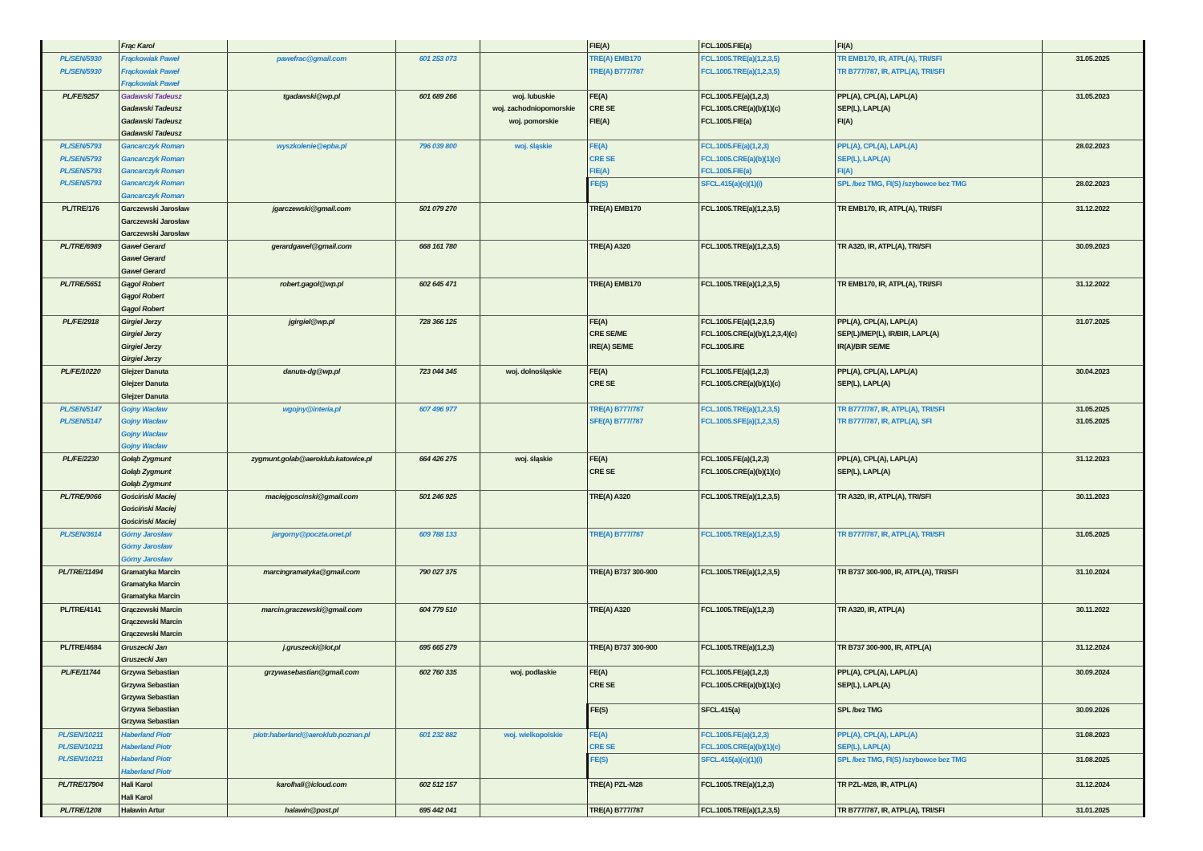| | Frąc Karol | | | | FIE(A) | FCL.1005.FIE(a) | FI(A) | |
| PL/SEN/5930 PL/SEN/5930 | Frąckowiak Paweł Frąckowiak Paweł Frąckowiak Paweł | pawefrac@gmail.com | 601 253 073 | | TRE(A) EMB170 TRE(A) B777/787 | FCL.1005.TRE(a)(1,2,3,5) FCL.1005.TRE(a)(1,2,3,5) | TR EMB170, IR, ATPL(A), TRI/SFI TR B777/787, IR, ATPL(A), TRI/SFI | 31.05.2025 |
| PL/FE/9257 | Gadawski Tadeusz Gadawski Tadeusz Gadawski Tadeusz Gadawski Tadeusz | tgadawski@wp.pl | 601 689 266 | woj. lubuskie woj. zachodniopomorskie woj. pomorskie | FE(A) CRE SE FIE(A) | FCL.1005.FE(a)(1,2,3) FCL.1005.CRE(a)(b)(1)(c) FCL.1005.FIE(a) | PPL(A), CPL(A), LAPL(A) SEP(L), LAPL(A) FI(A) | 31.05.2023 |
| PL/SEN/5793 PL/SEN/5793 PL/SEN/5793 PL/SEN/5793 | Gancarczyk Roman Gancarczyk Roman Gancarczyk Roman Gancarczyk Roman Gancarczyk Roman | wyszkolenie@epba.pl | 796 039 800 | woj. śląskie | FE(A) CRE SE FIE(A) | FCL.1005.FE(a)(1,2,3) FCL.1005.CRE(a)(b)(1)(c) FCL.1005.FIE(a) | PPL(A), CPL(A), LAPL(A) SEP(L), LAPL(A) FI(A) | 28.02.2023 |
| | | | | | FE(S) | SFCL.415(a)(c)(1)(i) | SPL /bez TMG, FI(S) /szybowce bez TMG | 28.02.2023 |
| PL/TRE/176 | Garczewski Jarosław Garczewski Jarosław Garczewski Jarosław | jgarczewski@gmail.com | 501 079 270 | | TRE(A) EMB170 | FCL.1005.TRE(a)(1,2,3,5) | TR EMB170, IR, ATPL(A), TRI/SFI | 31.12.2022 |
| PL/TRE/6989 | Gaweł Gerard Gaweł Gerard Gaweł Gerard | gerardgawel@gmail.com | 668 161 780 | | TRE(A) A320 | FCL.1005.TRE(a)(1,2,3,5) | TR A320, IR, ATPL(A), TRI/SFI | 30.09.2023 |
| PL/TRE/5651 | Gągol Robert Gągol Robert Gągol Robert | robert.gagol@wp.pl | 602 645 471 | | TRE(A) EMB170 | FCL.1005.TRE(a)(1,2,3,5) | TR EMB170, IR, ATPL(A), TRI/SFI | 31.12.2022 |
| PL/FE/2918 | Girgiel Jerzy Girgiel Jerzy Girgiel Jerzy Girgiel Jerzy | jgirgiel@wp.pl | 728 366 125 | | FE(A) CRE SE/ME IRE(A) SE/ME | FCL.1005.FE(a)(1,2,3,5) FCL.1005.CRE(a)(b)(1,2,3,4)(c) FCL.1005.IRE | PPL(A), CPL(A), LAPL(A) SEP(L)/MEP(L), IR/BIR, LAPL(A) IR(A)/BIR SE/ME | 31.07.2025 |
| PL/FE/10220 | Glejzer Danuta Glejzer Danuta Glejzer Danuta | danuta-dg@wp.pl | 723 044 345 | woj. dolnośląskie | FE(A) CRE SE | FCL.1005.FE(a)(1,2,3) FCL.1005.CRE(a)(b)(1)(c) | PPL(A), CPL(A), LAPL(A) SEP(L), LAPL(A) | 30.04.2023 |
| PL/SEN/5147 PL/SEN/5147 | Gojny Wacław Gojny Wacław Gojny Wacław Gojny Wacław | wgojny@interia.pl | 607 496 977 | | TRE(A) B777/787 SFE(A) B777/787 | FCL.1005.TRE(a)(1,2,3,5) FCL.1005.SFE(a)(1,2,3,5) | TR B777/787, IR, ATPL(A), TRI/SFI TR B777/787, IR, ATPL(A), SFI | 31.05.2025 31.05.2025 |
| PL/FE/2230 | Gołąb Zygmunt Gołąb Zygmunt Gołąb Zygmunt | zygmunt.golab@aeroklub.katowice.pl | 664 426 275 | woj. śląskie | FE(A) CRE SE | FCL.1005.FE(a)(1,2,3) FCL.1005.CRE(a)(b)(1)(c) | PPL(A), CPL(A), LAPL(A) SEP(L), LAPL(A) | 31.12.2023 |
| PL/TRE/9066 | Gościński Maciej Gościński Maciej Gościński Maciej | maciejgoscinski@gmail.com | 501 246 925 | | TRE(A) A320 | FCL.1005.TRE(a)(1,2,3,5) | TR A320, IR, ATPL(A), TRI/SFI | 30.11.2023 |
| PL/SEN/3614 | Górny Jarosław Górny Jarosław Górny Jarosław | jargorny@poczta.onet.pl | 609 788 133 | | TRE(A) B777/787 | FCL.1005.TRE(a)(1,2,3,5) | TR B777/787, IR, ATPL(A), TRI/SFI | 31.05.2025 |
| PL/TRE/11494 | Gramatyka Marcin Gramatyka Marcin Gramatyka Marcin | marcingramatyka@gmail.com | 790 027 375 | | TRE(A) B737 300-900 | FCL.1005.TRE(a)(1,2,3,5) | TR B737 300-900, IR, ATPL(A), TRI/SFI | 31.10.2024 |
| PL/TRE/4141 | Grączewski Marcin Grączewski Marcin Grączewski Marcin | marcin.graczewski@gmail.com | 604 779 510 | | TRE(A) A320 | FCL.1005.TRE(a)(1,2,3) | TR A320, IR, ATPL(A) | 30.11.2022 |
| PL/TRE/4684 | Gruszecki Jan Gruszecki Jan | j.gruszecki@lot.pl | 695 665 279 | | TRE(A) B737 300-900 | FCL.1005.TRE(a)(1,2,3) | TR B737 300-900, IR, ATPL(A) | 31.12.2024 |
| PL/FE/11744 | Grzywa Sebastian Grzywa Sebastian Grzywa Sebastian Grzywa Sebastian Grzywa Sebastian | grzywasebastian@gmail.com | 602 760 335 | woj. podlaskie | FE(A) CRE SE | FCL.1005.FE(a)(1,2,3) FCL.1005.CRE(a)(b)(1)(c) | PPL(A), CPL(A), LAPL(A) SEP(L), LAPL(A) | 30.09.2024 |
| | | | | | FE(S) | SFCL.415(a) | SPL /bez TMG | 30.09.2026 |
| PL/SEN/10211 PL/SEN/10211 PL/SEN/10211 | Haberland Piotr Haberland Piotr Haberland Piotr Haberland Piotr | piotr.haberland@aeroklub.poznan.pl | 601 232 882 | woj. wielkopolskie | FE(A) CRE SE | FCL.1005.FE(a)(1,2,3) FCL.1005.CRE(a)(b)(1)(c) | PPL(A), CPL(A), LAPL(A) SEP(L), LAPL(A) | 31.08.2023 |
| | | | | | FE(S) | SFCL.415(a)(c)(1)(i) | SPL /bez TMG, FI(S) /szybowce bez TMG | 31.08.2025 |
| PL/TRE/17904 | Hali Karol Hali Karol | karolhali@icloud.com | 602 512 157 | | TRE(A) PZL-M28 | FCL.1005.TRE(a)(1,2,3) | TR PZL-M28, IR, ATPL(A) | 31.12.2024 |
| PL/TRE/1208 | Haławin Artur | halawin@post.pl | 695 442 041 | | TRE(A) B777/787 | FCL.1005.TRE(a)(1,2,3,5) | TR B777/787, IR, ATPL(A), TRI/SFI | 31.01.2025 |